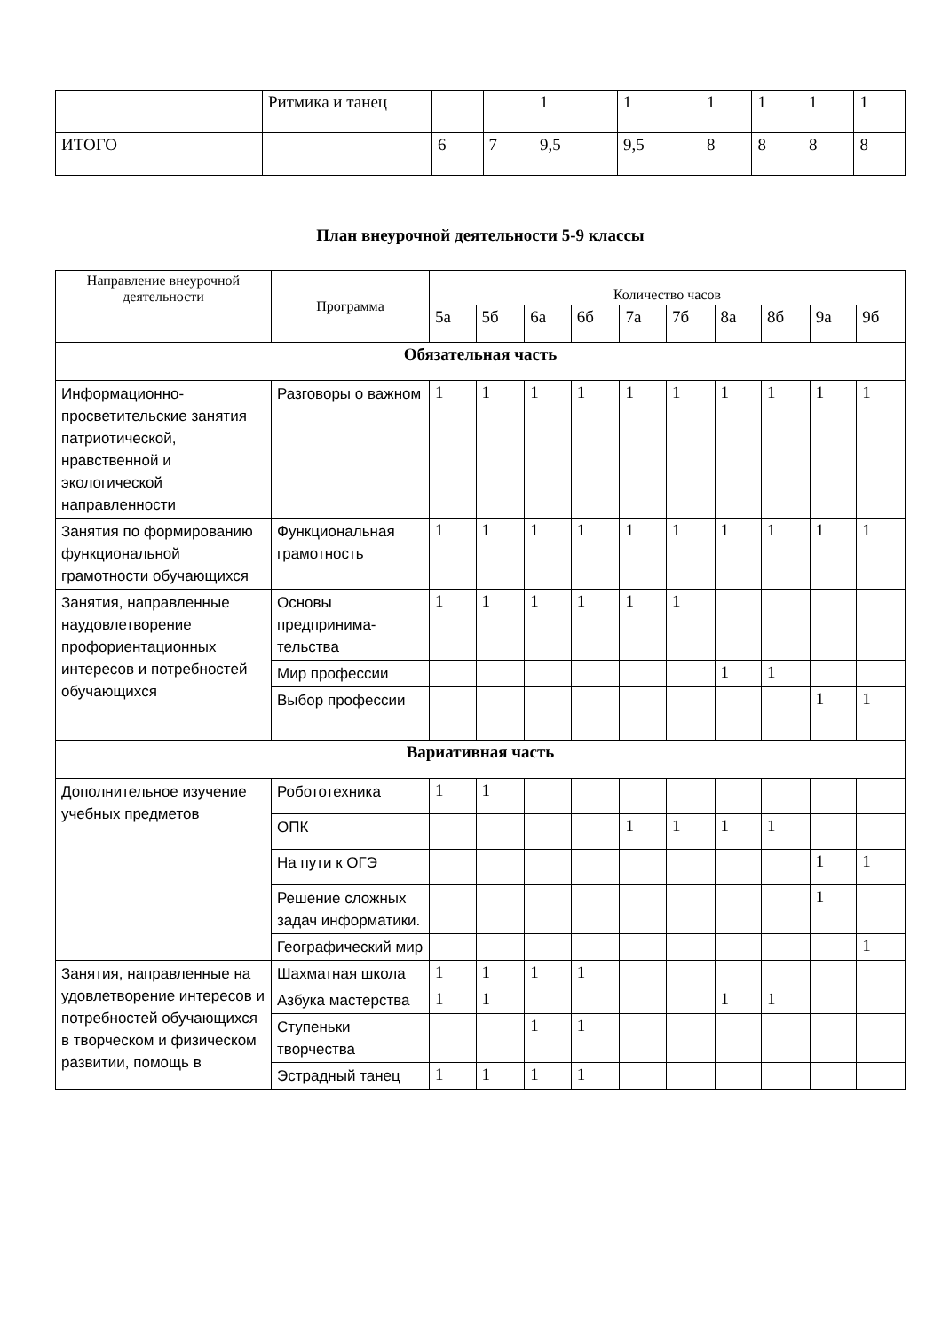| | Ритмика и танец | | | 1 | 1 | 1 | 1 | 1 | 1 |
| ИТОГО | | 6 | 7 | 9,5 | 9,5 | 8 | 8 | 8 | 8 |
План внеурочной деятельности 5-9 классы
| Направление внеурочной деятельности | Программа | Количество часов | | | | | | | | | |
| --- | --- | --- | --- | --- | --- | --- | --- | --- | --- | --- | --- |
| | | 5а | 5б | 6а | 6б | 7а | 7б | 8а | 8б | 9а | 9б |
| Обязательная часть | | | | | | | | | | | |
| Информационно-просветительские занятия патриотической, нравственной и экологической направленности | Разговоры о важном | 1 | 1 | 1 | 1 | 1 | 1 | 1 | 1 | 1 | 1 |
| Занятия по формированию функциональной грамотности обучающихся | Функциональная грамотность | 1 | 1 | 1 | 1 | 1 | 1 | 1 | 1 | 1 | 1 |
| Занятия, направленные наудовлетворение профориентационных интересов и потребностей обучающихся | Основы предпринима-тельства | 1 | 1 | 1 | 1 | 1 | 1 | | | | |
| | Мир профессии | | | | | | | 1 | 1 | | |
| | Выбор профессии | | | | | | | | | 1 | 1 |
| Вариативная часть | | | | | | | | | | | |
| Дополнительное изучение учебных предметов | Робототехника | 1 | 1 | | | | | | | | |
| | ОПК | | | | | 1 | 1 | 1 | 1 | | |
| | На пути к ОГЭ | | | | | | | | | 1 | 1 |
| | Решение сложных задач информатики. | | | | | | | | | 1 | |
| | Географический мир | | | | | | | | | | 1 |
| Занятия, направленные на удовлетворение интересов и потребностей обучающихся в творческом и физическом развитии, помощь в | Шахматная школа | 1 | 1 | 1 | 1 | | | | | | |
| | Азбука мастерства | 1 | 1 | | | | | 1 | 1 | | |
| | Ступеньки творчества | | | 1 | 1 | | | | | | |
| | Эстрадный танец | 1 | 1 | 1 | 1 | | | | | | |